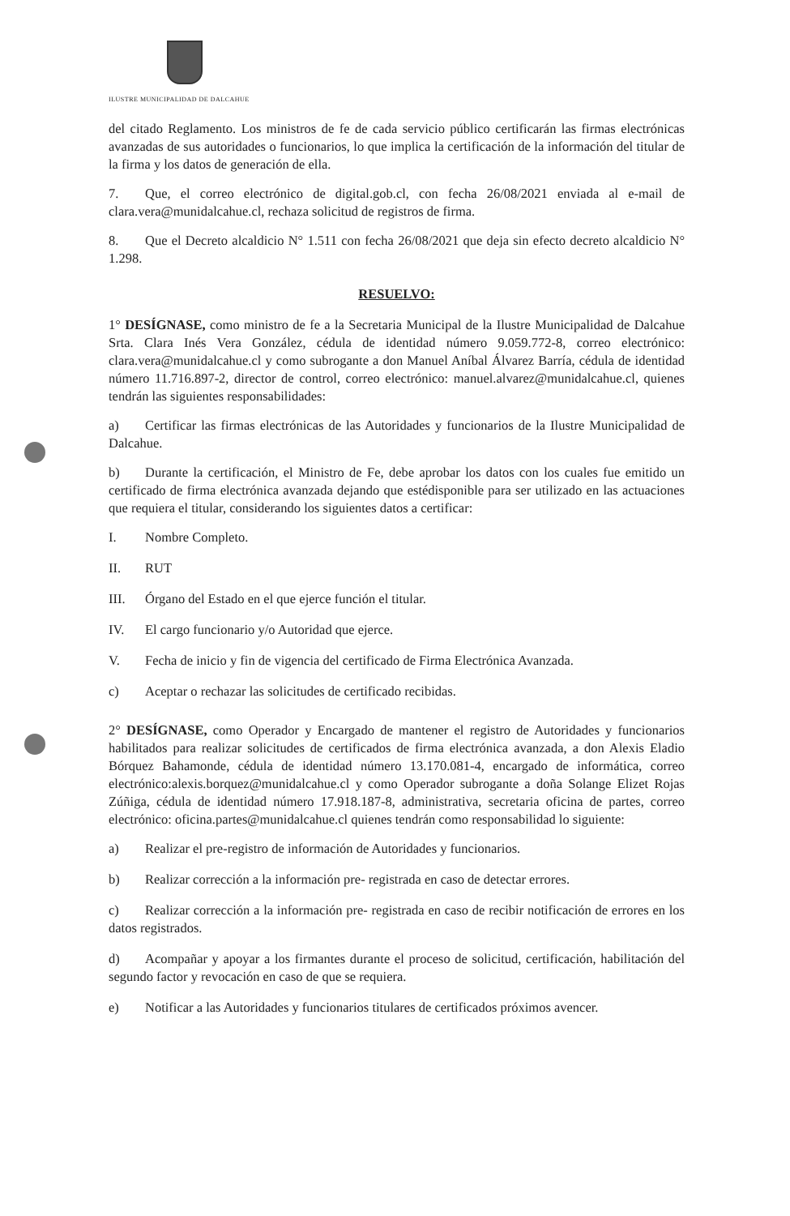ILUSTRE MUNICIPALIDAD DE DALCAHUE
del citado Reglamento. Los ministros de fe de cada servicio público certificarán las firmas electrónicas avanzadas de sus autoridades o funcionarios, lo que implica la certificación de la información del titular de la firma y los datos de generación de ella.
7. Que, el correo electrónico de digital.gob.cl, con fecha 26/08/2021 enviada al e-mail de clara.vera@munidalcahue.cl, rechaza solicitud de registros de firma.
8. Que el Decreto alcaldicio N° 1.511 con fecha 26/08/2021 que deja sin efecto decreto alcaldicio N° 1.298.
RESUELVO:
1° DESÍGNASE, como ministro de fe a la Secretaria Municipal de la Ilustre Municipalidad de Dalcahue Srta. Clara Inés Vera González, cédula de identidad número 9.059.772-8, correo electrónico: clara.vera@munidalcahue.cl y como subrogante a don Manuel Aníbal Álvarez Barría, cédula de identidad número 11.716.897-2, director de control, correo electrónico: manuel.alvarez@munidalcahue.cl, quienes tendrán las siguientes responsabilidades:
a) Certificar las firmas electrónicas de las Autoridades y funcionarios de la Ilustre Municipalidad de Dalcahue.
b) Durante la certificación, el Ministro de Fe, debe aprobar los datos con los cuales fue emitido un certificado de firma electrónica avanzada dejando que estédisponible para ser utilizado en las actuaciones que requiera el titular, considerando los siguientes datos a certificar:
I. Nombre Completo.
II. RUT
III. Órgano del Estado en el que ejerce función el titular.
IV. El cargo funcionario y/o Autoridad que ejerce.
V. Fecha de inicio y fin de vigencia del certificado de Firma Electrónica Avanzada.
c) Aceptar o rechazar las solicitudes de certificado recibidas.
2° DESÍGNASE, como Operador y Encargado de mantener el registro de Autoridades y funcionarios habilitados para realizar solicitudes de certificados de firma electrónica avanzada, a don Alexis Eladio Bórquez Bahamonde, cédula de identidad número 13.170.081-4, encargado de informática, correo electrónico:alexis.borquez@munidalcahue.cl y como Operador subrogante a doña Solange Elizet Rojas Zúñiga, cédula de identidad número 17.918.187-8, administrativa, secretaria oficina de partes, correo electrónico: oficina.partes@munidalcahue.cl quienes tendrán como responsabilidad lo siguiente:
a) Realizar el pre-registro de información de Autoridades y funcionarios.
b) Realizar corrección a la información pre- registrada en caso de detectar errores.
c) Realizar corrección a la información pre- registrada en caso de recibir notificación de errores en los datos registrados.
d) Acompañar y apoyar a los firmantes durante el proceso de solicitud, certificación, habilitación del segundo factor y revocación en caso de que se requiera.
e) Notificar a las Autoridades y funcionarios titulares de certificados próximos avencer.